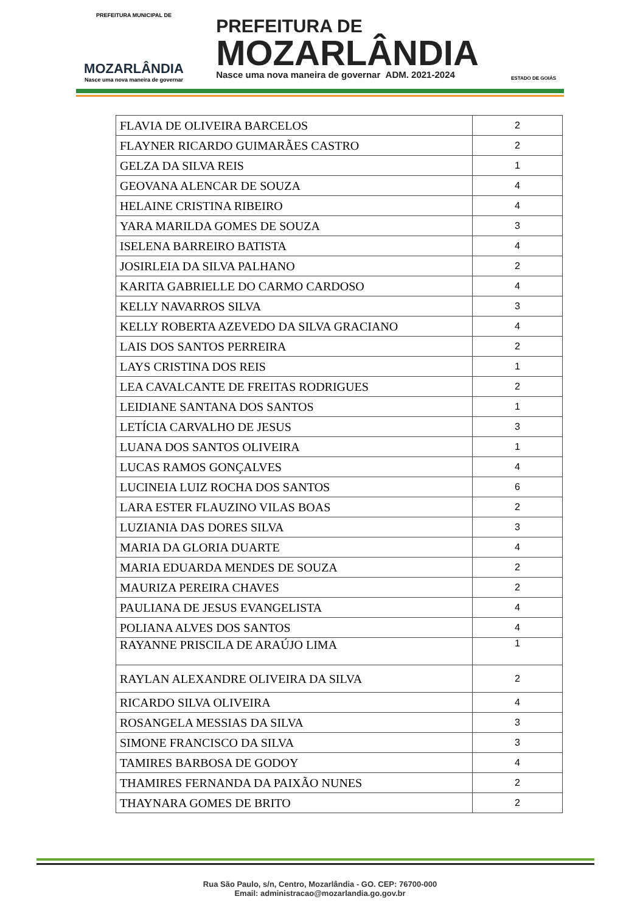PREFEITURA MUNICIPAL DE
MOZARLÂNDIA
Nasce uma nova maneira de governar
PREFEITURA DE
MOZARLÂNDIA
Nasce uma nova maneira de governar ADM. 2021-2024
ESTADO DE GOIÁS
| FLAVIA DE OLIVEIRA BARCELOS | 2 |
| FLAYNER RICARDO GUIMARÃES CASTRO | 2 |
| GELZA DA SILVA REIS | 1 |
| GEOVANA ALENCAR DE SOUZA | 4 |
| HELAINE CRISTINA RIBEIRO | 4 |
| YARA MARILDA GOMES DE SOUZA | 3 |
| ISELENA BARREIRO BATISTA | 4 |
| JOSIRLEIA DA SILVA PALHANO | 2 |
| KARITA GABRIELLE DO CARMO CARDOSO | 4 |
| KELLY NAVARROS SILVA | 3 |
| KELLY ROBERTA AZEVEDO DA SILVA GRACIANO | 4 |
| LAIS DOS SANTOS PERREIRA | 2 |
| LAYS CRISTINA DOS REIS | 1 |
| LEA CAVALCANTE DE FREITAS RODRIGUES | 2 |
| LEIDIANE SANTANA DOS SANTOS | 1 |
| LETÍCIA CARVALHO DE JESUS | 3 |
| LUANA DOS SANTOS OLIVEIRA | 1 |
| LUCAS RAMOS GONÇALVES | 4 |
| LUCINEIA LUIZ ROCHA DOS SANTOS | 6 |
| LARA ESTER FLAUZINO VILAS BOAS | 2 |
| LUZIANIA DAS DORES SILVA | 3 |
| MARIA DA GLORIA DUARTE | 4 |
| MARIA EDUARDA MENDES DE SOUZA | 2 |
| MAURIZA PEREIRA CHAVES | 2 |
| PAULIANA DE JESUS EVANGELISTA | 4 |
| POLIANA ALVES DOS SANTOS | 4 |
| RAYANNE PRISCILA DE ARAÚJO LIMA | 1 |
| RAYLAN ALEXANDRE OLIVEIRA DA SILVA | 2 |
| RICARDO SILVA OLIVEIRA | 4 |
| ROSANGELA MESSIAS DA SILVA | 3 |
| SIMONE FRANCISCO DA SILVA | 3 |
| TAMIRES BARBOSA DE GODOY | 4 |
| THAMIRES FERNANDA DA PAIXÃO NUNES | 2 |
| THAYNARA GOMES DE BRITO | 2 |
Rua São Paulo, s/n, Centro, Mozarlândia - GO. CEP: 76700-000
Email: administracao@mozarlandia.go.gov.br